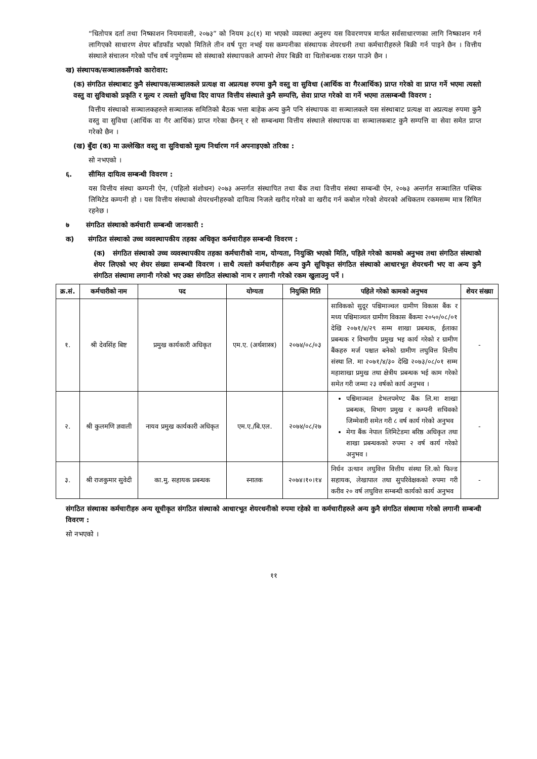“धितोपत्र दर्ता तथा निष्काशन नियमावली, २०७३” को नियम ३८(१) मा भएको व्यवस्था अनुरुप यस विवरणपत्र मार्फत सर्वसाधारणका लागि निष्काशन गर्न लागिएको साधारण शेयर बाँडफाँड भएको मितिले तीन वर्ष पूरा नभई यस कम्पनीका संस्थापक शेयरधनी तथा कर्मचारीहरुले बिक्री गर्न पाइने छैन । वित्तीय संस्थाले संचालन गरेको पाँच वर्ष नपुगेसम्म सो संस्थाको संस्थापकले आफ्नो शेयर बिक्री वा धितोबन्धक राख्न पाउने छैन ।
ख) संस्थापक/सञ्चालकसँगको कारोवार:
(क) संगठित संस्थाबाट कुनै संस्थापक/सञ्चालकले प्रत्यक्ष वा अप्रत्यक्ष रुपमा कुनै वस्तु वा सुविधा (आर्थिक वा गैरआर्थिक) प्राप्त गरेको वा प्राप्त गर्ने भएमा त्यस्तो वस्तु वा सुविधाको प्रकृति र मूल्य र त्यस्तो सुविधा दिए वापत वित्तीय संस्थाले कुनै सम्पत्ति, सेवा प्राप्त गरेको वा गर्ने भएमा तत्सम्बन्धी विवरण :
वित्तीय संस्थाको सञ्चालकहरुले सञ्चालक समितिको बैठक भत्ता बाहेक अन्य कुनै पनि संस्थापक वा सञ्चालकले यस संस्थाबाट प्रत्यक्ष वा अप्रत्यक्ष रुपमा कुनै वस्तु वा सुविधा (आर्थिक वा गैर आर्थिक) प्राप्त गरेका छैनन् र सो सम्बन्धमा वित्तीय संस्थाले संस्थापक वा सञ्चालकबाट कुनै सम्पत्ति वा सेवा समेत प्राप्त गरेको छैन ।
(ख) बुँदा (क) मा उल्लेखित वस्तु वा सुविधाको मूल्य निर्धारण गर्न अपनाइएको तरिका :
सो नभएको ।
६. सीमित दायित्व सम्बन्धी विवरण :
यस वित्तीय संस्था कम्पनी ऐन, (पहिलो संशोधन) २०७३ अन्तर्गत संस्थापित तथा बैंक तथा वित्तीय संस्था सम्बन्धी ऐन, २०७३ अन्तर्गत सञ्चालित पब्लिक लिमिटेड कम्पनी हो । यस वित्तीय संस्थाको शेयरधनीहरुको दायित्व निजले खरीद गरेको वा खरीद गर्न कबोल गरेको शेयरको अधिकतम रकमसम्म मात्र सिमित रहनेछ ।
७ संगठित संस्थाको कर्मचारी सम्बन्धी जानकारी :
क) संगठित संस्थाको उच्च व्यवस्थापकीय तहका अधिकृत कर्मचारीहरु सम्बन्धी विवरण :
(क) संगठित संस्थाको उच्च व्यवस्थापकीय तहका कर्मचारीको नाम, योग्यता, नियुक्ति भएको मिति, पहिले गरेको कामको अनुभव तथा संगठित संस्थाको शेयर लिएको भए शेयर संख्या सम्बन्धी विवरण । साथै त्यस्तो कर्मचारीहरु अन्य कुनै सूचिकृत संगठित संस्थाको आधारभूत शेयरधनी भए वा अन्य कुनै संगठित संस्थामा लगानी गरेको भए उक्त संगठित संस्थाको नाम र लगानी गरेको रकम खुलाउनु पर्ने ।
| क्र.सं. | कर्मचारीको नाम | पद | योग्यता | नियुक्ति मिति | पहिले गरेको कामको अनुभव | शेयर संख्या |
| --- | --- | --- | --- | --- | --- | --- |
| १. | श्री देवसिंह बिष्ट | प्रमुख कार्यकारी अधिकृत | एम.ए. (अर्थशास्त्र) | २०७४/०८/०३ | साविकको सुदूर पश्चिमाञ्चल ग्रामीण विकास बैंक र मध्य पश्चिमाञ्चल ग्रामीण विकास बैंकमा २०५०/०८/०१ देखि २०७१/४/२९ सम्म शाखा प्रबन्धक, ईलाका प्रबन्धक र विभागीय प्रमुख भइ कार्य गरेको र ग्रामीण बैंकहरु मर्ज पश्चात बनेको ग्रामीण लघुवित्त वित्तीय संस्था लि. मा २०७१/४/३० देखि २०७३/०८/०१ सम्म महाशाखा प्रमुख तथा क्षेत्रीय प्रबन्धक भई काम गरेको समेत गरी जम्मा २३ वर्षको कार्य अनुभव । | - |
| २. | श्री कुलमणि ज्ञवाली | नायव प्रमुख कार्यकारी अधिकृत | एम.ए./बि.एल. | २०७४/०८/२७ | पश्चिमाञ्चल डेभलपमेण्ट बैंक लि.मा शाखा प्रबन्धक, विभाग प्रमुख र कम्पनी सचिवको जिम्मेवारी समेत गरी ८ वर्ष कार्य गरेको अनुभव मेगा बैंक नेपाल लिमिटेडमा बरिष्ठ अधिकृत तथा शाखा प्रबन्धकको रुपमा २ वर्ष कार्य गरेको अनुभव । | - |
| ३. | श्री राजकुमार सुवेदी | का.मु. सहायक प्रबन्धक | स्नातक | २०७४।१०।१४ | निर्धन उत्थान लघुवित्त वित्तीय संस्था लि.को फिल्ड सहायक, लेखापाल तथा सुपरिवेक्षकको रुपमा गरी करीव २० वर्ष लघुवित्त सम्बन्धी कार्यको कार्य अनुभव | - |
संगठित संस्थाका कर्मचारीहरु अन्य सूचीकृत संगठित संस्थाको आधारभूत शेयरधनीको रुपमा रहेको वा कर्मचारीहरुले अन्य कुनै संगठित संस्थामा गरेको लगानी सम्बन्धी विवरण :
सो नभएको ।
११